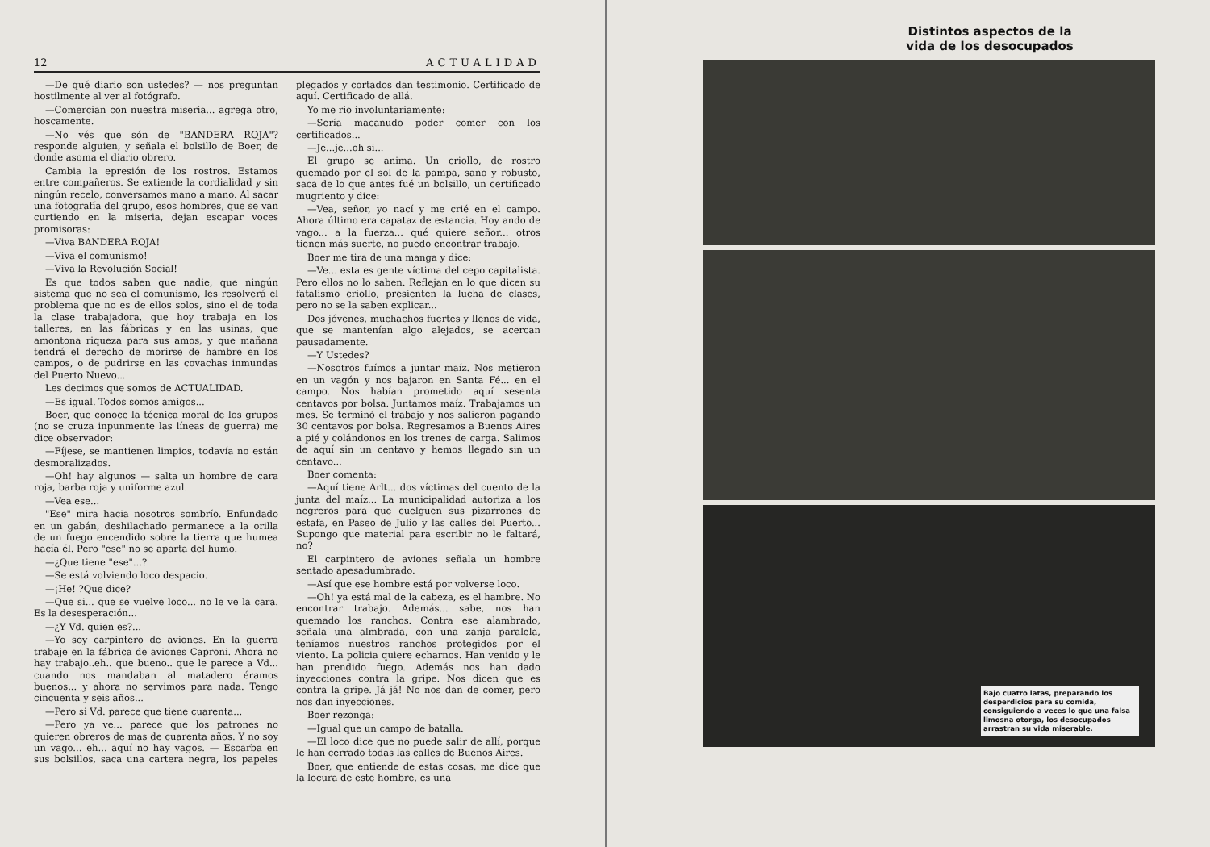12 ACTUALIDAD
—De qué diario son ustedes? — nos preguntan hostilmente al ver al fotógrafo.
—Comercian con nuestra miseria... agrega otro, hoscamente.
—No vés que són de "BANDERA ROJA"? responde alguien, y señala el bolsillo de Boer, de donde asoma el diario obrero.
Cambia la epresión de los rostros. Estamos entre compañeros. Se extiende la cordialidad y sin ningún recelo, conversamos mano a mano. Al sacar una fotografía del grupo, esos hombres, que se van curtiendo en la miseria, dejan escapar voces promisoras:
—Viva BANDERA ROJA!
—Viva el comunismo!
—Viva la Revolución Social!
Es que todos saben que nadie, que ningún sistema que no sea el comunismo, les resolverá el problema que no es de ellos solos, sino el de toda la clase trabajadora, que hoy trabaja en los talleres, en las fábricas y en las usinas, que amontona riqueza para sus amos, y que mañana tendrá el derecho de morirse de hambre en los campos, o de pudrirse en las covachas inmundas del Puerto Nuevo...
Les decimos que somos de ACTUALIDAD.
—Es igual. Todos somos amigos...
Boer, que conoce la técnica moral de los grupos (no se cruza inpunmente las líneas de guerra) me dice observador:
—Fíjese, se mantienen limpios, todavía no están desmoralizados.
—Oh! hay algunos — salta un hombre de cara roja, barba roja y uniforme azul.
—Vea ese...
"Ese" mira hacia nosotros sombrío. Enfundado en un gabán, deshilachado permanece a la orilla de un fuego encendido sobre la tierra que humea hacía él. Pero "ese" no se aparta del humo.
—¿Que tiene "ese"...?
—Se está volviendo loco despacio.
—¡He! ?Que dice?
—Que si... que se vuelve loco... no le ve la cara. Es la desesperación...
—¿Y Vd. quien es?...
—Yo soy carpintero de aviones. En la guerra trabaje en la fábrica de aviones Caproni. Ahora no hay trabajo..eh.. que bueno.. que le parece a Vd... cuando nos mandaban al matadero éramos buenos... y ahora no servimos para nada. Tengo cincuenta y seis años...
—Pero si Vd. parece que tiene cuarenta...
—Pero ya ve... parece que los patrones no quieren obreros de mas de cuarenta años. Y no soy un vago... eh... aquí no hay vagos. — Escarba en sus bolsillos, saca una cartera negra, los papeles plegados y cortados dan testimonio. Certificado de aquí. Certificado de allá.
Yo me rio involuntariamente:
—Sería macanudo poder comer con los certificados...
—Je...je...oh si...
El grupo se anima. Un criollo, de rostro quemado por el sol de la pampa, sano y robusto, saca de lo que antes fué un bolsillo, un certificado mugriento y dice:
—Vea, señor, yo nací y me crié en el campo. Ahora último era capataz de estancia. Hoy ando de vago... a la fuerza... qué quiere señor... otros tienen más suerte, no puedo encontrar trabajo.
Boer me tira de una manga y dice:
—Ve... esta es gente víctima del cepo capitalista. Pero ellos no lo saben. Reflejan en lo que dicen su fatalismo criollo, presienten la lucha de clases, pero no se la saben explicar...
Dos jóvenes, muchachos fuertes y llenos de vida, que se mantenían algo alejados, se acercan pausadamente.
—Y Ustedes?
—Nosotros fuímos a juntar maíz. Nos metieron en un vagón y nos bajaron en Santa Fé... en el campo. Nos habían prometido aquí sesenta centavos por bolsa. Juntamos maíz. Trabajamos un mes. Se terminó el trabajo y nos salieron pagando 30 centavos por bolsa. Regresamos a Buenos Aires a pié y colándonos en los trenes de carga. Salimos de aquí sin un centavo y hemos llegado sin un centavo...
Boer comenta:
—Aquí tiene Arlt... dos víctimas del cuento de la junta del maíz... La municipalidad autoriza a los negreros para que cuelguen sus pizarrones de estafa, en Paseo de Julio y las calles del Puerto... Supongo que material para escribir no le faltará, no?
El carpintero de aviones señala un hombre sentado apesadumbrado.
—Así que ese hombre está por volverse loco.
—Oh! ya está mal de la cabeza, es el hambre. No encontrar trabajo. Además... sabe, nos han quemado los ranchos. Contra ese alambrado, señala una almbrada, con una zanja paralela, teníamos nuestros ranchos protegidos por el viento. La policia quiere echarnos. Han venido y le han prendido fuego. Además nos han dado inyecciones contra la gripe. Nos dicen que es contra la gripe. Já já! No nos dan de comer, pero nos dan inyecciones.
Boer rezonga:
—Igual que un campo de batalla.
—El loco dice que no puede salir de allí, porque le han cerrado todas las calles de Buenos Aires.
Boer, que entiende de estas cosas, me dice que la locura de este hombre, es una
Distintos aspectos de la vida de los desocupados
Bajo cuatro latas, preparando los desperdicios para su comida, consiguiendo a veces lo que una falsa limosna otorga, los desocupados arrastran su vida miserable.